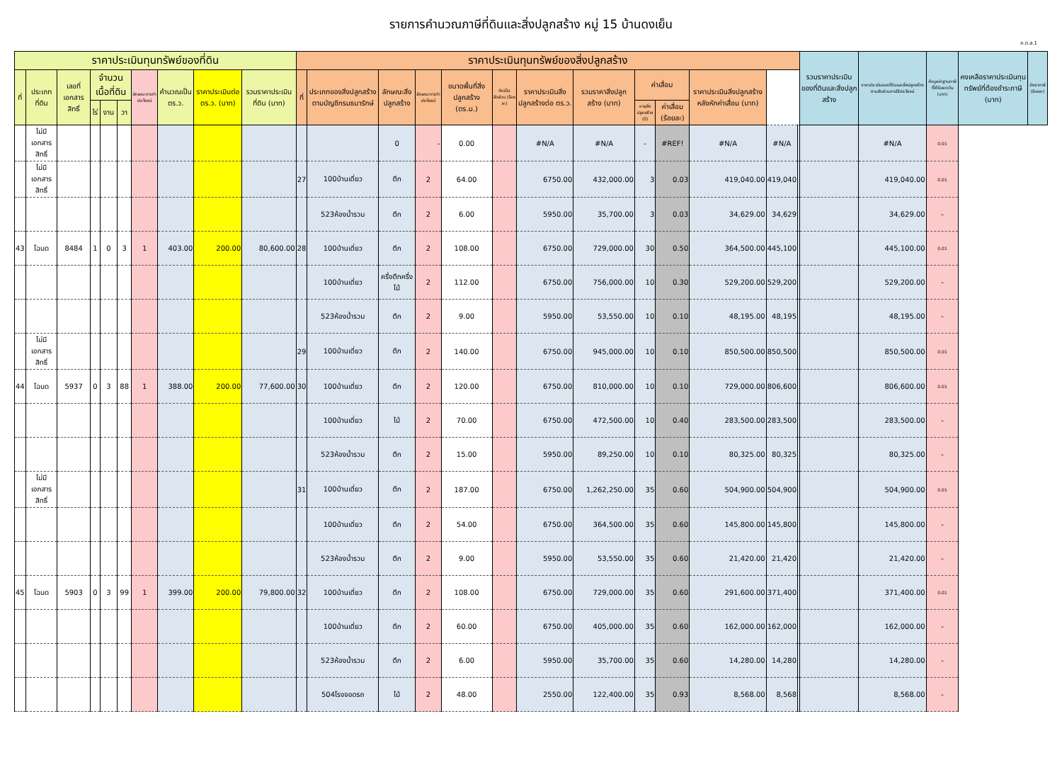รายการคำนวณภาษีที่ดินและสิ่งปลูกสร้าง หมู่ 15 บ้านดงเย็น
ภ.ด.ส.1
| ราคาประเมินทุนทรัพย์ของที่ดิน | | | | | | | | | | ราคาประเมินทุนทรัพย์ของสิ่งปลูกสร้าง | | | | | | | | | | | | | รวมราคาประเมินของที่ดินและสิ่งปลูกสร้าง | ราคาประเมินของที่ดินและสิ่งปลูกสร้างตามสัดส่วนการใช้ประโยชน์ | หักมูลค่าฐานภาษีที่ได้รับยกเว้น (บาท) | คงเหลือราคาประเมินทุนทรัพย์ที่ต้องชำระภาษี (บาท) | อัตราภาษี (ร้อยละ) |
| --- | --- | --- | --- | --- | --- | --- | --- | --- | --- | --- | --- | --- | --- | --- | --- | --- | --- | --- | --- | --- | --- | --- | --- | --- | --- | --- | --- |
| ที่ | ประเภทที่ดิน | เลขที่เอกสารสิทธิ์ | จำนวนเนื้อที่ดิน | | | ลักษณะการทำประโยชน์ | คำนวณเป็น ตร.ว. | ราคาประเมินต่อ ตร.ว. (บาท) | รวมราคาประเมินที่ดิน (บาท) | ที่ | ประเภทของสิ่งปลูกสร้างตามบัญชีกรมธนารักษ์ | ลักษณะสิ่งปลูกสร้าง | ลักษณะการทำประโยชน์ | ขนาดพื้นที่สิ่งปลูกสร้าง (ตร.ม.) | คิดเป็นสัดส่วน (ร้อยละ) | ราคาประเมินสิ่งปลูกสร้างต่อ ตร.ว. | รวมราคาสิ่งปลูกสร้าง (บาท) | ค่าเสื่อม | | ราคาประเมินสิ่งปลูกสร้างหลังหักค่าเสื่อม (บาท) | | | | | | | |
| | | | ไร่ | งาน | วา | | | | | | | | | | | | | อายุสิ่งปลูกสร้าง (ปี) | ค่าเสื่อม (ร้อยละ) | | | | | | | | |
| | ไม่มีเอกสารสิทธิ์ | | | | | | | | | | | 0 | - | 0.00 | | #N/A | #N/A | - | #REF! | #N/A | #N/A | | | #N/A | 0.01 | | |
| | ไม่มีเอกสารสิทธิ์ | | | | | | | | | 27 | 100บ้านเดี่ยว | ตึก | 2 | 64.00 | | 6750.00 | 432,000.00 | 3 | 0.03 | 419,040.00 | 419,040 | | | 419,040.00 | 0.01 | | |
| | | | | | | | | | | | 523ห้องน้ำรวม | ตึก | 2 | 6.00 | | 5950.00 | 35,700.00 | 3 | 0.03 | 34,629.00 | 34,629 | | | 34,629.00 | - | | |
| 43 | โฉนด | 8484 | 1 | 0 | 3 | 1 | 403.00 | 200.00 | 80,600.00 | 28 | 100บ้านเดี่ยว | ตึก | 2 | 108.00 | | 6750.00 | 729,000.00 | 30 | 0.50 | 364,500.00 | 445,100 | | | 445,100.00 | 0.01 | | |
| | | | | | | | | | | | 100บ้านเดี่ยว | ครึ่งตึกครึ่งไม้ | 2 | 112.00 | | 6750.00 | 756,000.00 | 10 | 0.30 | 529,200.00 | 529,200 | | | 529,200.00 | - | | |
| | | | | | | | | | | | 523ห้องน้ำรวม | ตึก | 2 | 9.00 | | 5950.00 | 53,550.00 | 10 | 0.10 | 48,195.00 | 48,195 | | | 48,195.00 | - | | |
| | ไม่มีเอกสารสิทธิ์ | | | | | | | | | 29 | 100บ้านเดี่ยว | ตึก | 2 | 140.00 | | 6750.00 | 945,000.00 | 10 | 0.10 | 850,500.00 | 850,500 | | | 850,500.00 | 0.01 | | |
| 44 | โฉนด | 5937 | 0 | 3 | 88 | 1 | 388.00 | 200.00 | 77,600.00 | 30 | 100บ้านเดี่ยว | ตึก | 2 | 120.00 | | 6750.00 | 810,000.00 | 10 | 0.10 | 729,000.00 | 806,600 | | | 806,600.00 | 0.01 | | |
| | | | | | | | | | | | 100บ้านเดี่ยว | ไม้ | 2 | 70.00 | | 6750.00 | 472,500.00 | 10 | 0.40 | 283,500.00 | 283,500 | | | 283,500.00 | - | | |
| | | | | | | | | | | | 523ห้องน้ำรวม | ตึก | 2 | 15.00 | | 5950.00 | 89,250.00 | 10 | 0.10 | 80,325.00 | 80,325 | | | 80,325.00 | - | | |
| | ไม่มีเอกสารสิทธิ์ | | | | | | | | | 31 | 100บ้านเดี่ยว | ตึก | 2 | 187.00 | | 6750.00 | 1,262,250.00 | 35 | 0.60 | 504,900.00 | 504,900 | | | 504,900.00 | 0.01 | | |
| | | | | | | | | | | | 100บ้านเดี่ยว | ตึก | 2 | 54.00 | | 6750.00 | 364,500.00 | 35 | 0.60 | 145,800.00 | 145,800 | | | 145,800.00 | - | | |
| | | | | | | | | | | | 523ห้องน้ำรวม | ตึก | 2 | 9.00 | | 5950.00 | 53,550.00 | 35 | 0.60 | 21,420.00 | 21,420 | | | 21,420.00 | - | | |
| 45 | โฉนด | 5903 | 0 | 3 | 99 | 1 | 399.00 | 200.00 | 79,800.00 | 32 | 100บ้านเดี่ยว | ตึก | 2 | 108.00 | | 6750.00 | 729,000.00 | 35 | 0.60 | 291,600.00 | 371,400 | | | 371,400.00 | 0.01 | | |
| | | | | | | | | | | | 100บ้านเดี่ยว | ตึก | 2 | 60.00 | | 6750.00 | 405,000.00 | 35 | 0.60 | 162,000.00 | 162,000 | | | 162,000.00 | - | | |
| | | | | | | | | | | | 523ห้องน้ำรวม | ตึก | 2 | 6.00 | | 5950.00 | 35,700.00 | 35 | 0.60 | 14,280.00 | 14,280 | | | 14,280.00 | - | | |
| | | | | | | | | | | | 504โรงจอดรถ | ไม้ | 2 | 48.00 | | 2550.00 | 122,400.00 | 35 | 0.93 | 8,568.00 | 8,568 | | | 8,568.00 | - | | |